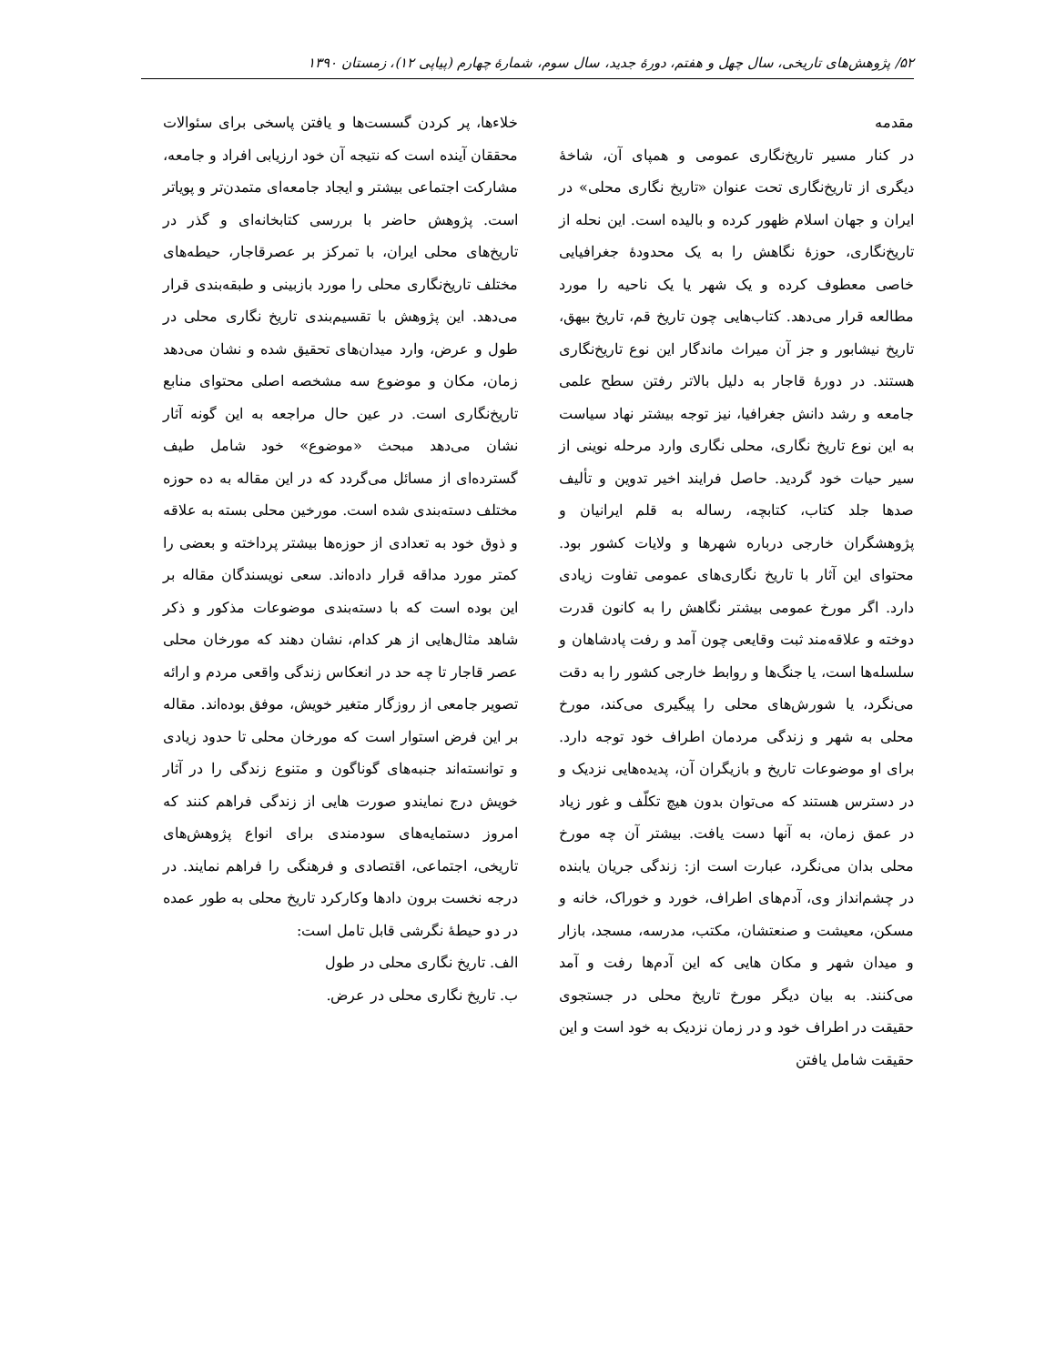۵۲/ پژوهش‌های تاریخی، سال چهل و هفتم، دورهٔ جدید، سال سوم، شمارهٔ چهارم (پیاپی ۱۲)، زمستان ۱۳۹۰
مقدمه
در کنار مسیر تاریخ‌نگاری عمومی و همپای آن، شاخهٔ دیگری از تاریخ‌نگاری تحت عنوان «تاریخ نگاری محلی» در ایران و جهان اسلام ظهور کرده و بالیده است. این نحله از تاریخ‌نگاری، حوزهٔ نگاهش را به یک محدودهٔ جغرافیایی خاصی معطوف کرده و یک شهر یا یک ناحیه را مورد مطالعه قرار می‌دهد. کتاب‌هایی چون تاریخ قم، تاریخ بیهق، تاریخ نیشابور و جز آن میراث ماندگار این نوع تاریخ‌نگاری هستند. در دورهٔ قاجار به دلیل بالاتر رفتن سطح علمی جامعه و رشد دانش جغرافیا، نیز توجه بیشتر نهاد سیاست به این نوع تاریخ نگاری، محلی نگاری وارد مرحله نوینی از سیر حیات خود گردید. حاصل فرایند اخیر تدوین و تألیف صدها جلد کتاب، کتابچه، رساله به قلم ایرانیان و پژوهشگران خارجی درباره شهرها و ولایات کشور بود. محتوای این آثار با تاریخ نگاری‌های عمومی تفاوت زیادی دارد. اگر مورخ عمومی بیشتر نگاهش را به کانون قدرت دوخته و علاقه‌مند ثبت وقایعی چون آمد و رفت پادشاهان و سلسله‌ها است، یا جنگ‌ها و روابط خارجی کشور را به دقت می‌نگرد، یا شورش‌های محلی را پیگیری می‌کند، مورخ محلی به شهر و زندگی مردمان اطراف خود توجه دارد. برای او موضوعات تاریخ و بازیگران آن، پدیده‌هایی نزدیک و در دسترس هستند که می‌توان بدون هیچ تکلّف و غور زیاد در عمق زمان، به آنها دست یافت. بیشتر آن چه مورخ محلی بدان می‌نگرد، عبارت است از: زندگی جریان یابنده در چشم‌انداز وی، آدم‌های اطراف، خورد و خوراک، خانه و مسکن، معیشت و صنعتشان، مکتب، مدرسه، مسجد، بازار و میدان شهر و مکان هایی که این آدم‌ها رفت و آمد می‌کنند. به بیان دیگر مورخ تاریخ محلی در جستجوی حقیقت در اطراف خود و در زمان نزدیک به خود است و این حقیقت شامل یافتن
خلاءها، پر کردن گسست‌ها و یافتن پاسخی برای سئوالات محققان آینده است که نتیجه آن خود ارزیابی افراد و جامعه، مشارکت اجتماعی بیشتر و ایجاد جامعه‌ای متمدن‌تر و پویاتر است. پژوهش حاضر با بررسی کتابخانه‌ای و گذر در تاریخ‌های محلی ایران، با تمرکز بر عصرقاجار، حیطه‌های مختلف تاریخ‌نگاری محلی را مورد بازبینی و طبقه‌بندی قرار می‌دهد. این پژوهش با تقسیم‌بندی تاریخ نگاری محلی در طول و عرض، وارد میدان‌های تحقیق شده و نشان می‌دهد زمان، مکان و موضوع سه مشخصه اصلی محتوای منابع تاریخ‌نگاری است. در عین حال مراجعه به این گونه آثار نشان می‌دهد مبحث «موضوع» خود شامل طیف گسترده‌ای از مسائل می‌گردد که در این مقاله به ده حوزه مختلف دسته‌بندی شده است. مورخین محلی بسته به علاقه و ذوق خود به تعدادی از حوزه‌ها بیشتر پرداخته و بعضی را کمتر مورد مداقه قرار داده‌اند. سعی نویسندگان مقاله بر این بوده است که با دسته‌بندی موضوعات مذکور و ذکر شاهد مثال‌هایی از هر کدام، نشان دهند که مورخان محلی عصر قاجار تا چه حد در انعکاس زندگی واقعی مردم و ارائه تصویر جامعی از روزگار متغیر خویش، موفق بوده‌اند. مقاله بر این فرض استوار است که مورخان محلی تا حدود زیادی و توانسته‌اند جنبه‌های گوناگون و متنوع زندگی را در آثار خویش درج نمایندو صورت هایی از زندگی فراهم کنند که امروز دستمایه‌های سودمندی برای انواع پژوهش‌های تاریخی، اجتماعی، اقتصادی و فرهنگی را فراهم نمایند. در درجه نخست برون دادها وکارکرد تاریخ محلی به طور عمده در دو حیطهٔ نگرشی قابل تامل است:
الف. تاریخ نگاری محلی در طول
ب. تاریخ نگاری محلی در عرض.